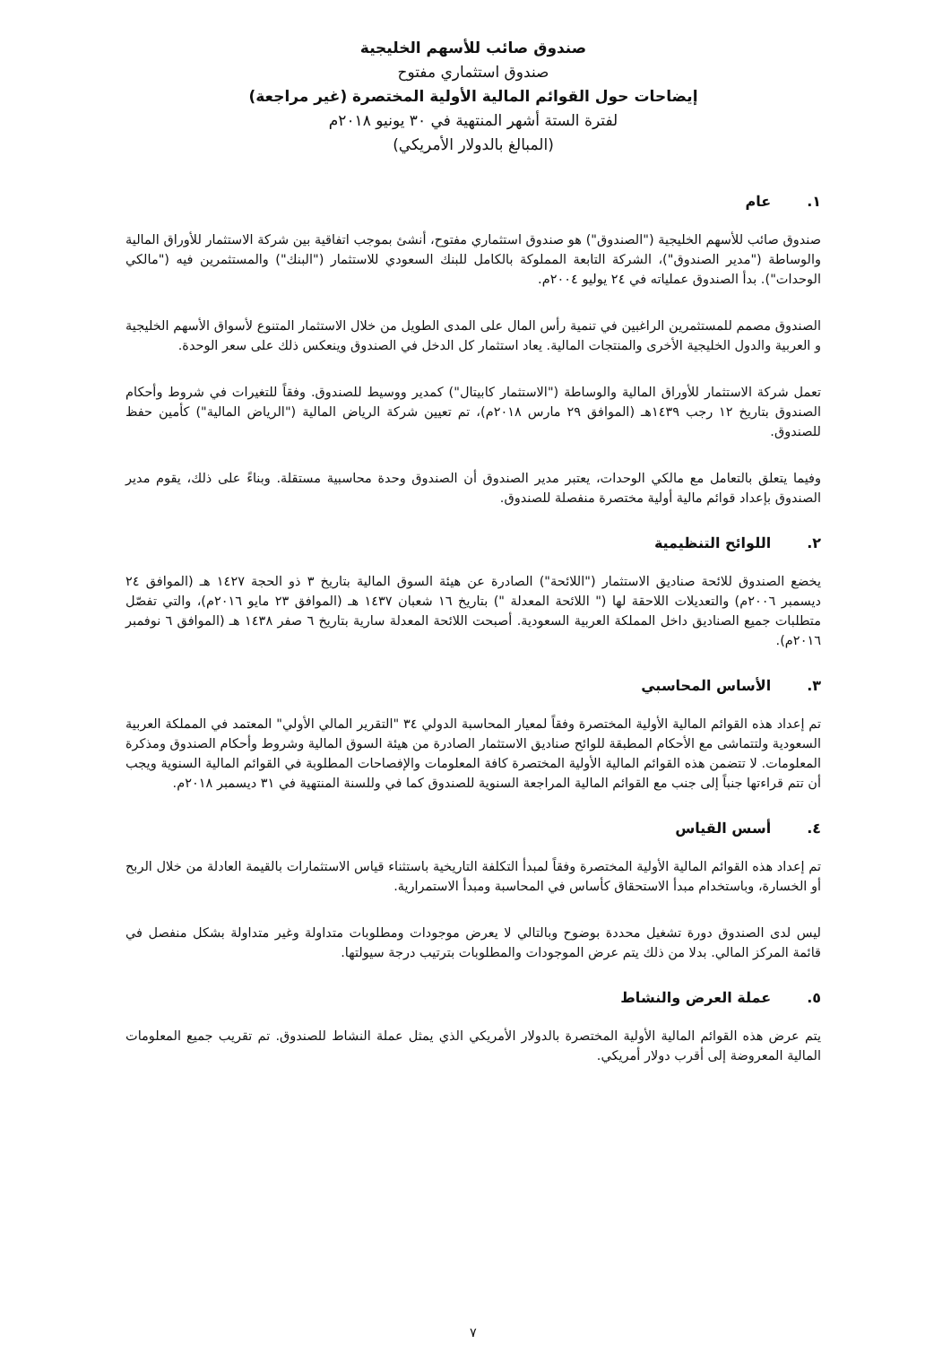صندوق صائب للأسهم الخليجية
صندوق استثماري مفتوح
إيضاحات حول القوائم المالية الأولية المختصرة (غير مراجعة)
لفترة الستة أشهر المنتهية في ٣٠ يونيو ٢٠١٨م
(المبالغ بالدولار الأمريكي)
١. عام
صندوق صائب للأسهم الخليجية ("الصندوق") هو صندوق استثماري مفتوح، أنشئ بموجب اتفاقية بين شركة الاستثمار للأوراق المالية والوساطة ("مدير الصندوق")، الشركة التابعة المملوكة بالكامل للبنك السعودي للاستثمار ("البنك") والمستثمرين فيه ("مالكي الوحدات"). بدأ الصندوق عملياته في ٢٤ يوليو ٢٠٠٤م.
الصندوق مصمم للمستثمرين الراغبين في تنمية رأس المال على المدى الطويل من خلال الاستثمار المتنوع لأسواق الأسهم الخليجية و العربية والدول الخليجية الأخرى والمنتجات المالية. يعاد استثمار كل الدخل في الصندوق وينعكس ذلك على سعر الوحدة.
تعمل شركة الاستثمار للأوراق المالية والوساطة ("الاستثمار كابيتال") كمدير ووسيط للصندوق. وفقاً للتغيرات في شروط وأحكام الصندوق بتاريخ ١٢ رجب ١٤٣٩هـ (الموافق ٢٩ مارس ٢٠١٨م)، تم تعيين شركة الرياض المالية ("الرياض المالية") كأمين حفظ للصندوق.
وفيما يتعلق بالتعامل مع مالكي الوحدات، يعتبر مدير الصندوق أن الصندوق وحدة محاسبية مستقلة. وبناءً على ذلك، يقوم مدير الصندوق بإعداد قوائم مالية أولية مختصرة منفصلة للصندوق.
٢. اللوائح التنظيمية
يخضع الصندوق للائحة صناديق الاستثمار ("اللائحة") الصادرة عن هيئة السوق المالية بتاريخ ٣ ذو الحجة ١٤٢٧ هـ (الموافق ٢٤ ديسمبر ٢٠٠٦م) والتعديلات اللاحقة لها (" اللائحة المعدلة ") بتاريخ ١٦ شعبان ١٤٣٧ هـ (الموافق ٢٣ مايو ٢٠١٦م)، والتي تفصّل متطلبات جميع الصناديق داخل المملكة العربية السعودية. أصبحت اللائحة المعدلة سارية بتاريخ ٦ صفر ١٤٣٨ هـ (الموافق ٦ نوفمبر ٢٠١٦م).
٣. الأساس المحاسبي
تم إعداد هذه القوائم المالية الأولية المختصرة وفقاً لمعيار المحاسبة الدولي ٣٤ "التقرير المالي الأولي" المعتمد في المملكة العربية السعودية ولتتماشى مع الأحكام المطبقة للوائح صناديق الاستثمار الصادرة من هيئة السوق المالية وشروط وأحكام الصندوق ومذكرة المعلومات. لا تتضمن هذه القوائم المالية الأولية المختصرة كافة المعلومات والإفصاحات المطلوبة في القوائم المالية السنوية ويجب أن تتم قراءتها جنباً إلى جنب مع القوائم المالية المراجعة السنوية للصندوق كما في وللسنة المنتهية في ٣١ ديسمبر ٢٠١٨م.
٤. أسس القياس
تم إعداد هذه القوائم المالية الأولية المختصرة وفقاً لمبدأ التكلفة التاريخية باستثناء قياس الاستثمارات بالقيمة العادلة من خلال الربح أو الخسارة، وباستخدام مبدأ الاستحقاق كأساس في المحاسبة ومبدأ الاستمرارية.
ليس لدى الصندوق دورة تشغيل محددة بوضوح وبالتالي لا يعرض موجودات ومطلوبات متداولة وغير متداولة بشكل منفصل في قائمة المركز المالي. بدلا من ذلك يتم عرض الموجودات والمطلوبات بترتيب درجة سيولتها.
٥. عملة العرض والنشاط
يتم عرض هذه القوائم المالية الأولية المختصرة بالدولار الأمريكي الذي يمثل عملة النشاط للصندوق. تم تقريب جميع المعلومات المالية المعروضة إلى أقرب دولار أمريكي.
٧